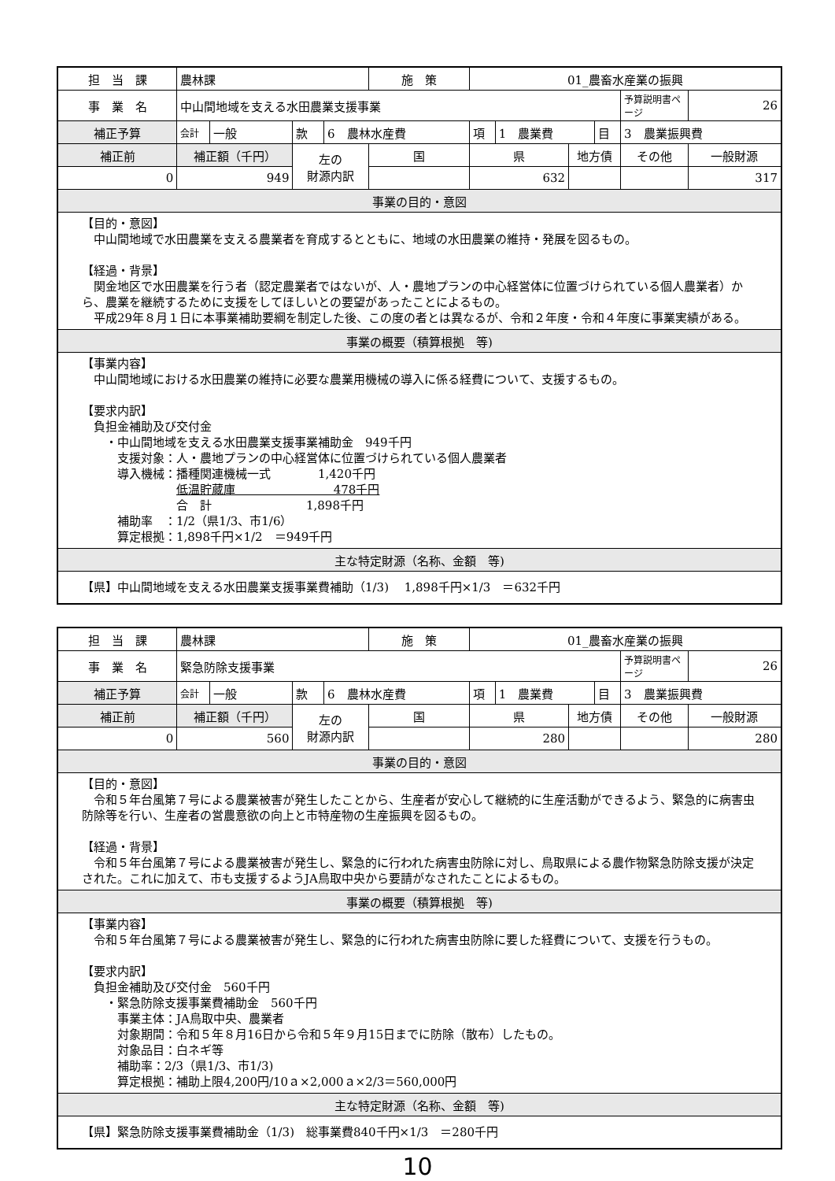| 担 当 課 | 農林課 | | | | 施 策 | 01_農畜水産業の振興 | | | | | |
| 事 業 名 | 中山間地域を支える水田農業支援事業 | | | | | | | | | 予算説明書ページ | 26 |
| 補正予算 | 会計 | 一般 | 款 | 6 農林水産費 | | 項 | 1 農業費 | | 目 | 3 農業振興費 | |
| 補正前 | 補正額（千円） | | 左の 財源内訳 | | 国 | 県 | | 地方債 | | その他 | 一般財源 |
| 0 | 949 | | | | | 632 | | | | | 317 |
| 事業の目的・意図 | | | | | | | | | | | |
| 【目的・意図】 中山間地域で水田農業を支える農業者を育成するとともに、地域の水田農業の維持・発展を図るもの。 【経過・背景】 関金地区で水田農業を行う者（認定農業者ではないが、人・農地プランの中心経営体に位置づけられている個人農業者）から、農業を継続するために支援をしてほしいとの要望があったことによるもの。 平成29年８月１日に本事業補助要綱を制定した後、この度の者とは異なるが、令和２年度・令和４年度に事業実績がある。 | | | | | | | | | | | |
| 事業の概要（積算根拠 等) | | | | | | | | | | | |
| 【事業内容】 中山間地域における水田農業の維持に必要な農業用機械の導入に係る経費について、支援するもの。 【要求内訳】 負担金補助及び交付金 ・中山間地域を支える水田農業支援事業補助金 949千円 支援対象：人・農地プランの中心経営体に位置づけられている個人農業者 導入機械：播種関連機械一式 1,420千円 低温貯蔵庫 478千円 合 計 1,898千円 補助率 ：1/2（県1/3、市1/6） 算定根拠：1,898千円×1/2 ＝949千円 | | | | | | | | | | | |
| 主な特定財源（名称、金額 等) | | | | | | | | | | | |
| 【県】中山間地域を支える水田農業支援事業費補助（1/3) 1,898千円×1/3 ＝632千円 | | | | | | | | | | | |
| 担 当 課 | 農林課 | | | | 施 策 | 01_農畜水産業の振興 | | | | | |
| 事 業 名 | 緊急防除支援事業 | | | | | | | | | 予算説明書ページ | 26 |
| 補正予算 | 会計 | 一般 | 款 | 6 農林水産費 | | 項 | 1 農業費 | | 目 | 3 農業振興費 | |
| 補正前 | 補正額（千円） | | 左の 財源内訳 | | 国 | 県 | | 地方債 | | その他 | 一般財源 |
| 0 | 560 | | | | | 280 | | | | | 280 |
| 事業の目的・意図 | | | | | | | | | | | |
| 【目的・意図】 令和５年台風第７号による農業被害が発生したことから、生産者が安心して継続的に生産活動ができるよう、緊急的に病害虫防除等を行い、生産者の営農意欲の向上と市特産物の生産振興を図るもの。 【経過・背景】 令和５年台風第７号による農業被害が発生し、緊急的に行われた病害虫防除に対し、鳥取県による農作物緊急防除支援が決定された。これに加えて、市も支援するようJA鳥取中央から要請がなされたことによるもの。 | | | | | | | | | | | |
| 事業の概要（積算根拠 等) | | | | | | | | | | | |
| 【事業内容】 令和５年台風第７号による農業被害が発生し、緊急的に行われた病害虫防除に要した経費について、支援を行うもの。 【要求内訳】 負担金補助及び交付金 560千円 ・緊急防除支援事業費補助金 560千円 事業主体：JA鳥取中央、農業者 対象期間：令和５年８月16日から令和５年９月15日までに防除（散布）したもの。 対象品目：白ネギ等 補助率：2/3（県1/3、市1/3) 算定根拠：補助上限4,200円/10ａ×2,000ａ×2/3＝560,000円 | | | | | | | | | | | |
| 主な特定財源（名称、金額 等) | | | | | | | | | | | |
| 【県】緊急防除支援事業費補助金（1/3) 総事業費840千円×1/3 ＝280千円 | | | | | | | | | | | |
10